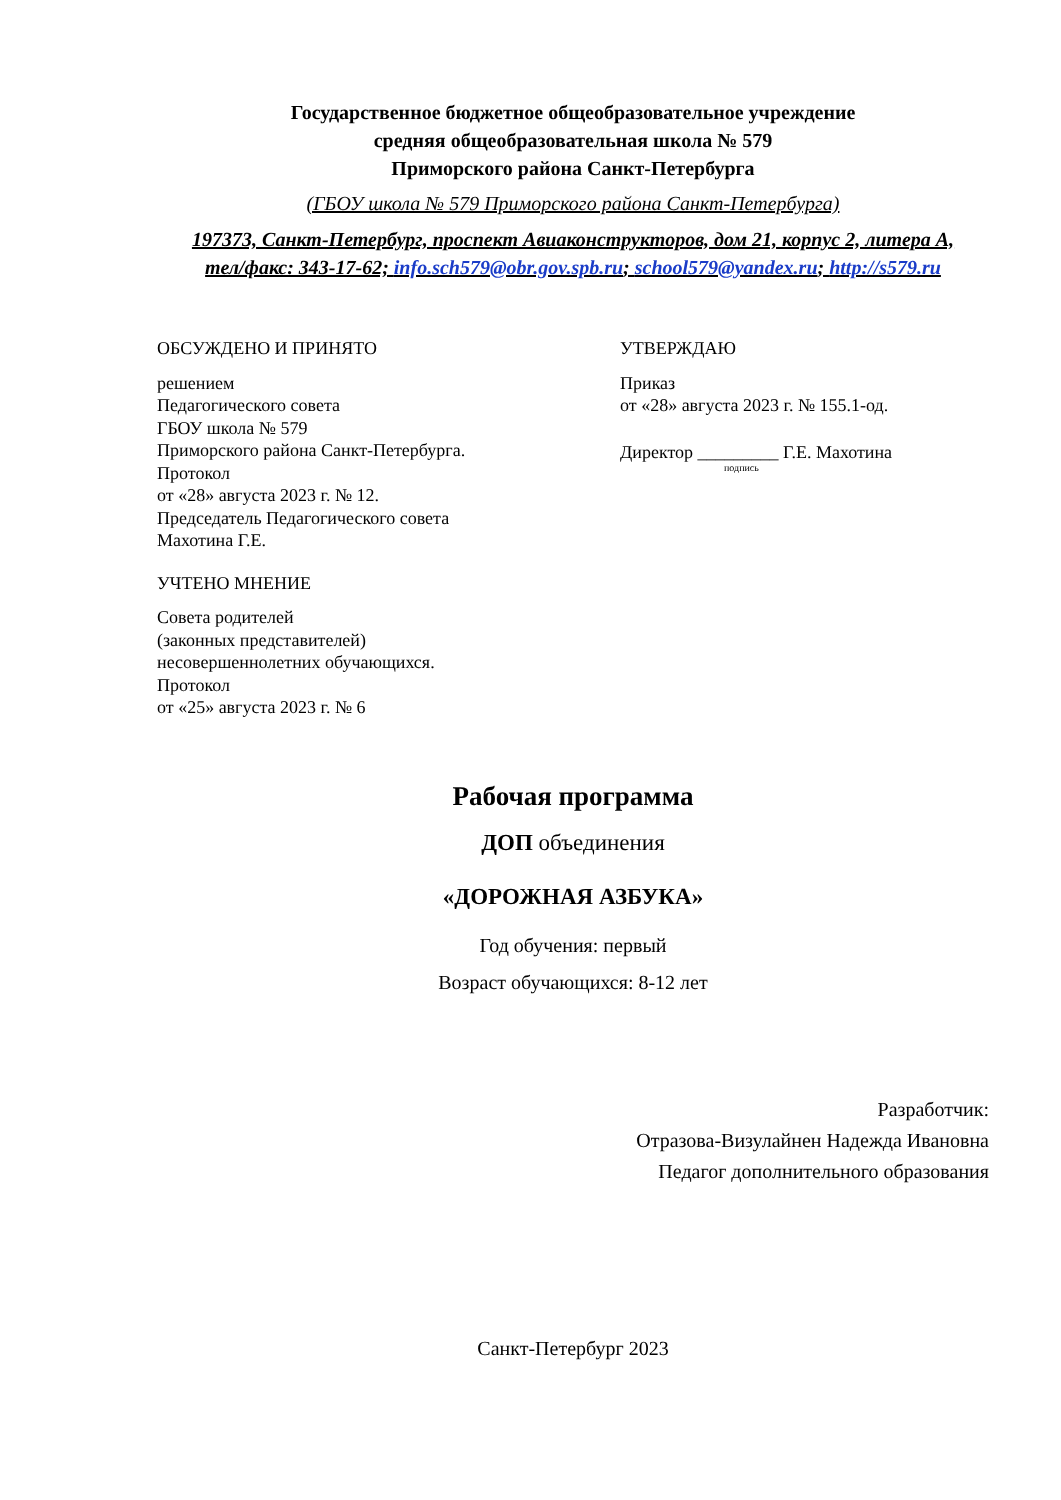Государственное бюджетное общеобразовательное учреждение
средняя общеобразовательная школа № 579
Приморского района Санкт-Петербурга
(ГБОУ школа № 579 Приморского района Санкт-Петербурга)
197373, Санкт-Петербург, проспект Авиаконструкторов, дом 21, корпус 2, литера А,
тел/факс: 343-17-62; info.sch579@obr.gov.spb.ru; school579@yandex.ru; http://s579.ru
ОБСУЖДЕНО И ПРИНЯТО
решением
Педагогического совета
ГБОУ школа № 579
Приморского района Санкт-Петербурга.
Протокол
от «28» августа 2023 г. № 12.
Председатель Педагогического совета
Махотина Г.Е.
УЧТЕНО МНЕНИЕ
Совета родителей
(законных представителей)
несовершеннолетних обучающихся.
Протокол
от «25» августа 2023 г. № 6
УТВЕРЖДАЮ
Приказ
от «28» августа 2023 г. № 155.1-од.
Директор _________ Г.Е. Махотина
подпись
Рабочая программа
ДОП объединения
«ДОРОЖНАЯ АЗБУКА»
Год обучения: первый
Возраст обучающихся: 8-12 лет
Разработчик:
Отразова-Визулайнен Надежда Ивановна
Педагог дополнительного образования
Санкт-Петербург 2023